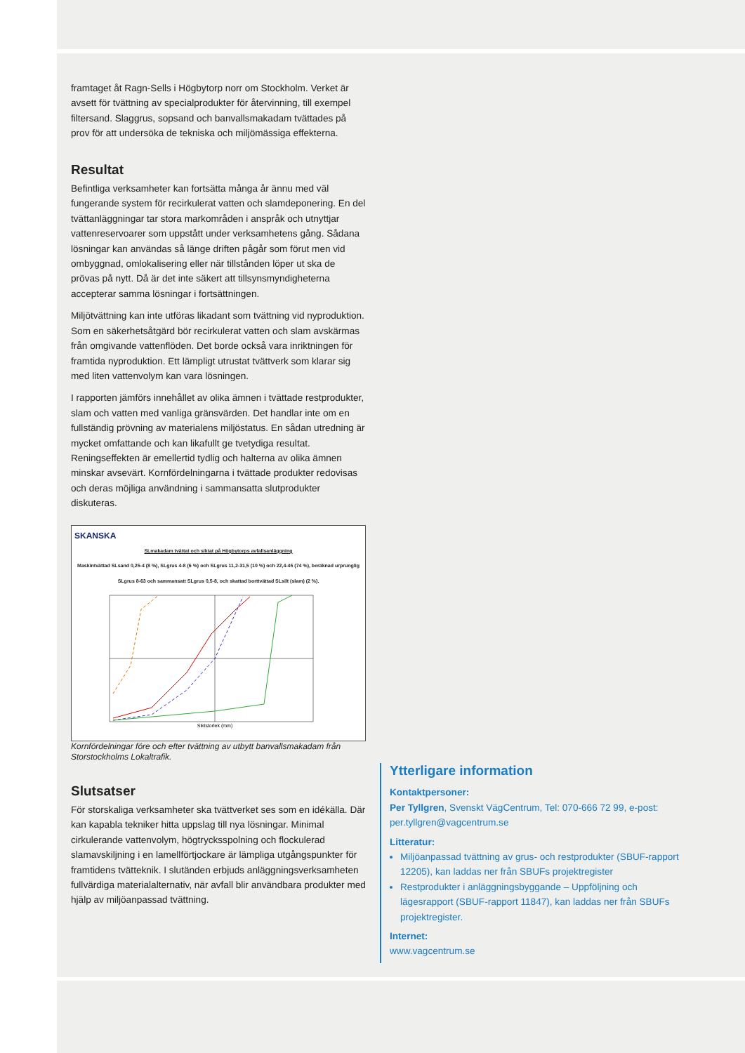framtaget åt Ragn-Sells i Högbytorp norr om Stockholm. Verket är avsett för tvättning av specialprodukter för återvinning, till exempel filtersand. Slaggrus, sopsand och banvallsmakadam tvättades på prov för att undersöka de tekniska och miljömässiga effekterna.
Resultat
Befintliga verksamheter kan fortsätta många år ännu med väl fungerande system för recirkulerat vatten och slamdeponering. En del tvättanläggningar tar stora markområden i anspråk och utnyttjar vattenreservoarer som uppstått under verksamhetens gång. Sådana lösningar kan användas så länge driften pågår som förut men vid ombyggnad, omlokalisering eller när tillstånden löper ut ska de prövas på nytt. Då är det inte säkert att tillsynsmyndigheterna accepterar samma lösningar i fortsättningen.
Miljötvättning kan inte utföras likadant som tvättning vid nyproduktion. Som en säkerhetsåtgärd bör recirkulerat vatten och slam avskärmas från omgivande vattenflöden. Det borde också vara inriktningen för framtida nyproduktion. Ett lämpligt utrustat tvättverk som klarar sig med liten vattenvolym kan vara lösningen.
I rapporten jämförs innehållet av olika ämnen i tvättade restprodukter, slam och vatten med vanliga gränsvärden. Det handlar inte om en fullständig prövning av materialens miljöstatus. En sådan utredning är mycket omfattande och kan likafullt ge tvetydiga resultat. Reningseffekten är emellertid tydlig och halterna av olika ämnen minskar avsevärt. Kornfördelningarna i tvättade produkter redovisas och deras möjliga användning i sammansatta slutprodukter diskuteras.
SKANSKA
SLmakadam tvättat och siktat på Högbytorps avfallsanläggning
Maskintvättad SLsand 0,25-4 (8 %), SLgrus 4-8 (6 %) och SLgrus 11,2-31,5 (10 %) och 22,4-45 (74 %), beräknad urprunglig SLgrus 8-63 och sammansatt SLgrus 0,5-8, och skattad borttvättad SLsilt (slam) (2 %).
Siktstorlek (mm)
Kornfördelningar före och efter tvättning av utbytt banvallsmakadam från Storstockholms Lokaltrafik.
Slutsatser
För storskaliga verksamheter ska tvättverket ses som en idékälla. Där kan kapabla tekniker hitta uppslag till nya lösningar. Minimal cirkulerande vattenvolym, högtrycksspolning och flockulerad slamavskiljning i en lamellförtjockare är lämpliga utgångspunkter för framtidens tvätteknik. I slutänden erbjuds anläggningsverksamheten fullvärdiga materialalternativ, när avfall blir användbara produkter med hjälp av miljöanpassad tvättning.
Ytterligare information
Kontaktpersoner:
Per Tyllgren, Svenskt VägCentrum, Tel: 070-666 72 99, e-post: per.tyllgren@vagcentrum.se
Litteratur:
Miljöanpassad tvättning av grus- och restprodukter (SBUF-rapport 12205), kan laddas ner från SBUFs projektregister
Restprodukter i anläggningsbyggande – Uppföljning och lägesrapport (SBUF-rapport 11847), kan laddas ner från SBUFs projektregister.
Internet:
www.vagcentrum.se